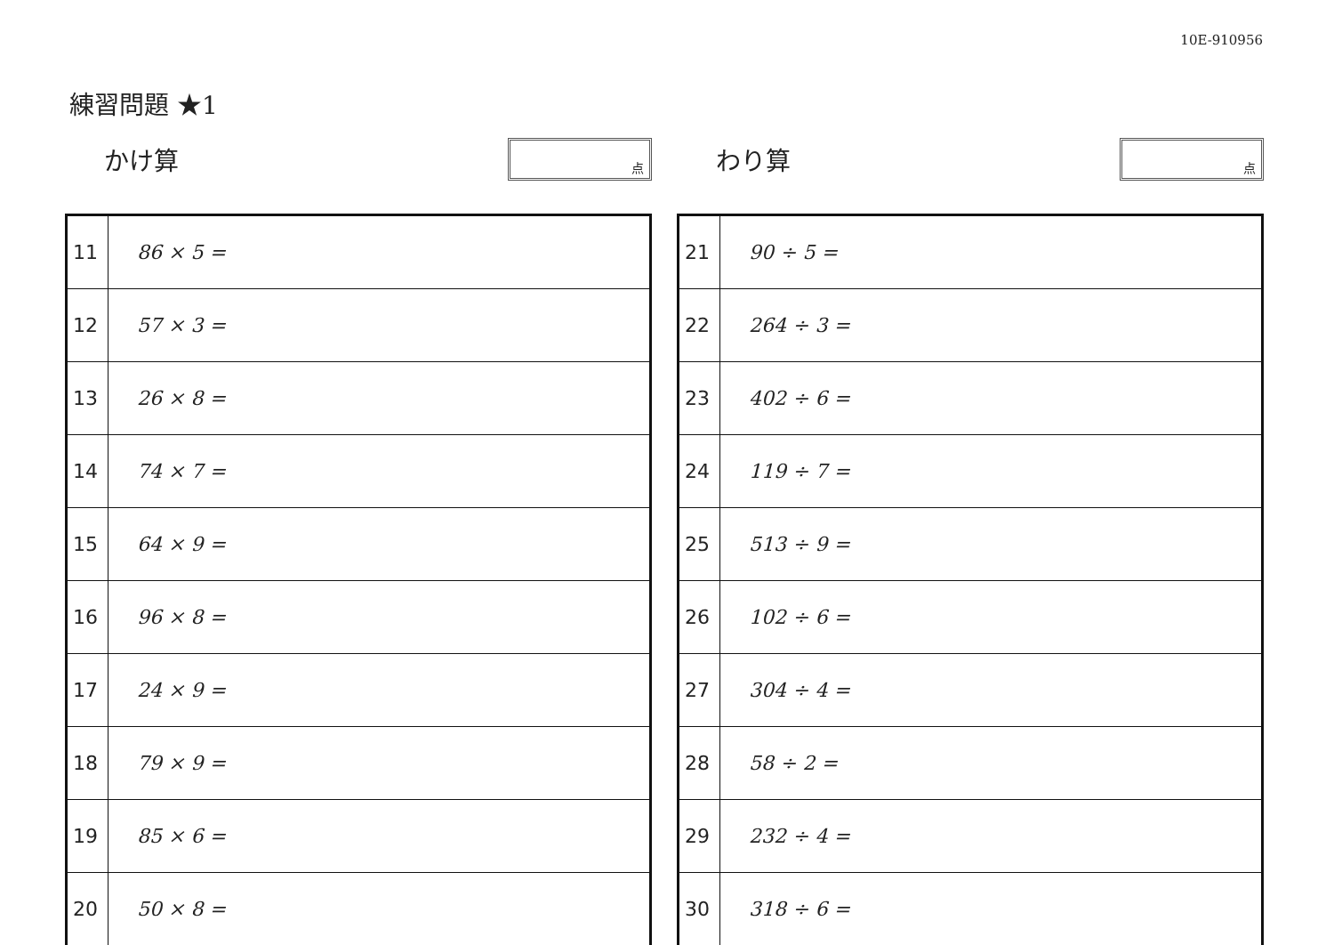10E-910956
練習問題 ★1
かけ算
点
| 11 | 86 × 5 = |
| 12 | 57 × 3 = |
| 13 | 26 × 8 = |
| 14 | 74 × 7 = |
| 15 | 64 × 9 = |
| 16 | 96 × 8 = |
| 17 | 24 × 9 = |
| 18 | 79 × 9 = |
| 19 | 85 × 6 = |
| 20 | 50 × 8 = |
わり算
点
| 21 | 90 ÷ 5 = |
| 22 | 264 ÷ 3 = |
| 23 | 402 ÷ 6 = |
| 24 | 119 ÷ 7 = |
| 25 | 513 ÷ 9 = |
| 26 | 102 ÷ 6 = |
| 27 | 304 ÷ 4 = |
| 28 | 58 ÷ 2 = |
| 29 | 232 ÷ 4 = |
| 30 | 318 ÷ 6 = |